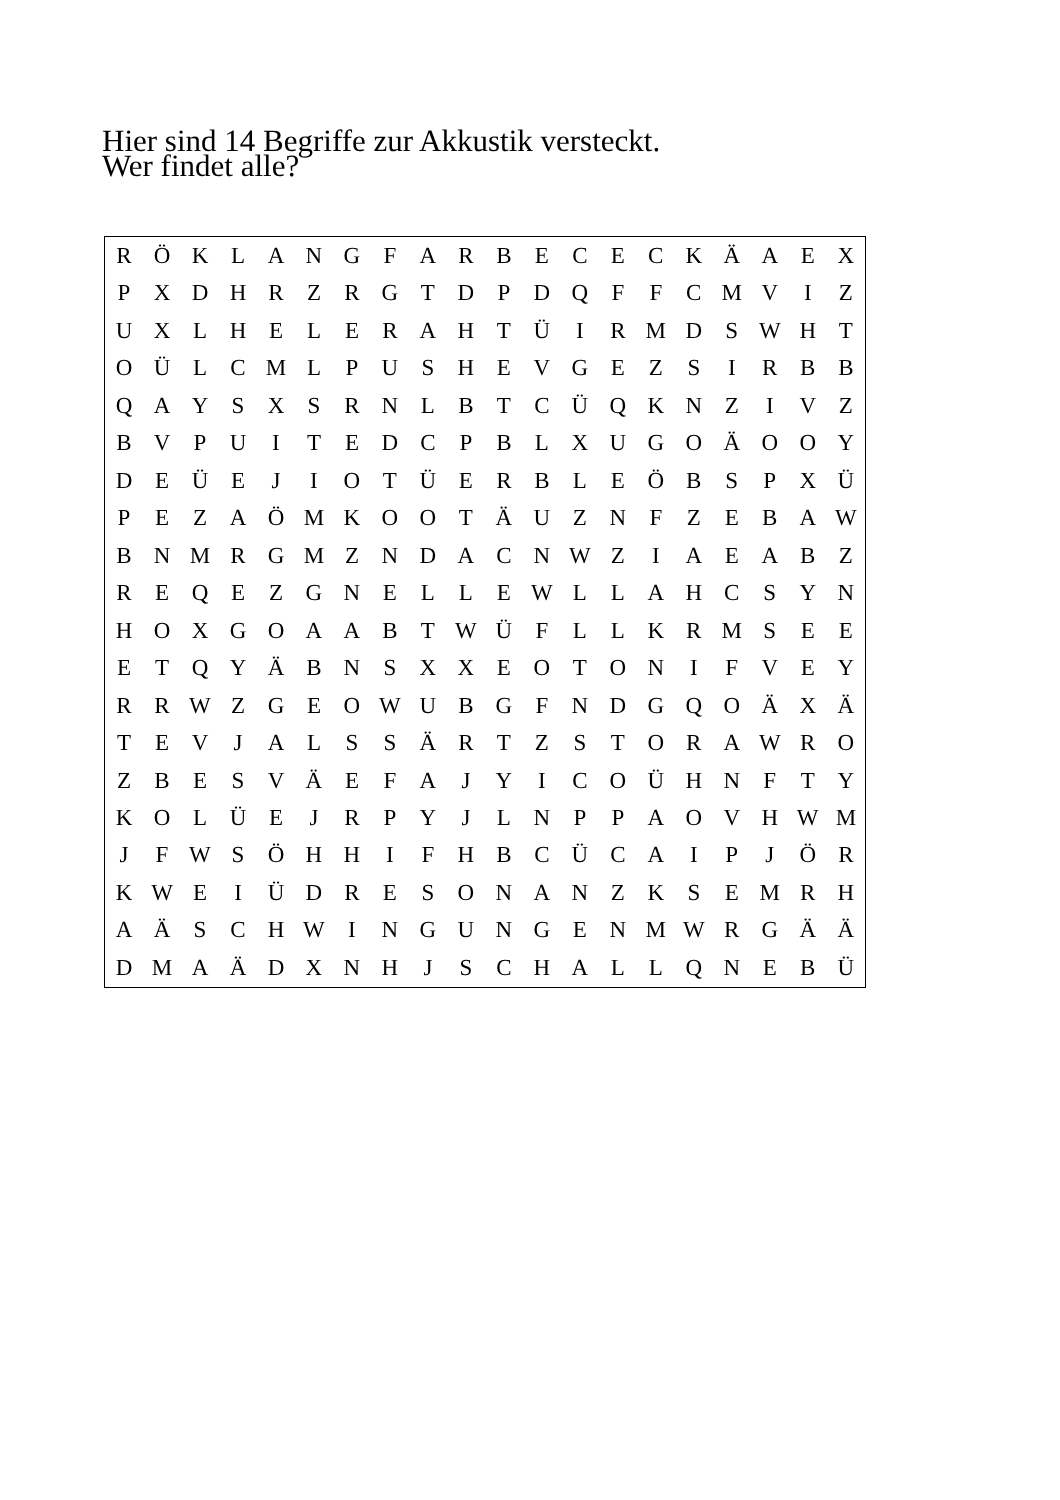Hier sind 14 Begriffe zur Akkustik versteckt.
Wer findet alle?
| R | Ö | K | L | A | N | G | F | A | R | B | E | C | E | C | K | Ä | A | E | X |
| P | X | D | H | R | Z | R | G | T | D | P | D | Q | F | F | C | M | V | I | Z |
| U | X | L | H | E | L | E | R | A | H | T | Ü | I | R | M | D | S | W | H | T |
| O | Ü | L | C | M | L | P | U | S | H | E | V | G | E | Z | S | I | R | B | B |
| Q | A | Y | S | X | S | R | N | L | B | T | C | Ü | Q | K | N | Z | I | V | Z |
| B | V | P | U | I | T | E | D | C | P | B | L | X | U | G | O | Ä | O | O | Y |
| D | E | Ü | E | J | I | O | T | Ü | E | R | B | L | E | Ö | B | S | P | X | Ü |
| P | E | Z | A | Ö | M | K | O | O | T | Ä | U | Z | N | F | Z | E | B | A | W |
| B | N | M | R | G | M | Z | N | D | A | C | N | W | Z | I | A | E | A | B | Z |
| R | E | Q | E | Z | G | N | E | L | L | E | W | L | L | A | H | C | S | Y | N |
| H | O | X | G | O | A | A | B | T | W | Ü | F | L | L | K | R | M | S | E | E |
| E | T | Q | Y | Ä | B | N | S | X | X | E | O | T | O | N | I | F | V | E | Y |
| R | R | W | Z | G | E | O | W | U | B | G | F | N | D | G | Q | O | Ä | X | Ä |
| T | E | V | J | A | L | S | S | Ä | R | T | Z | S | T | O | R | A | W | R | O |
| Z | B | E | S | V | Ä | E | F | A | J | Y | I | C | O | Ü | H | N | F | T | Y |
| K | O | L | Ü | E | J | R | P | Y | J | L | N | P | P | A | O | V | H | W | M |
| J | F | W | S | Ö | H | H | I | F | H | B | C | Ü | C | A | I | P | J | Ö | R |
| K | W | E | I | Ü | D | R | E | S | O | N | A | N | Z | K | S | E | M | R | H |
| A | Ä | S | C | H | W | I | N | G | U | N | G | E | N | M | W | R | G | Ä | Ä |
| D | M | A | Ä | D | X | N | H | J | S | C | H | A | L | L | Q | N | E | B | Ü |